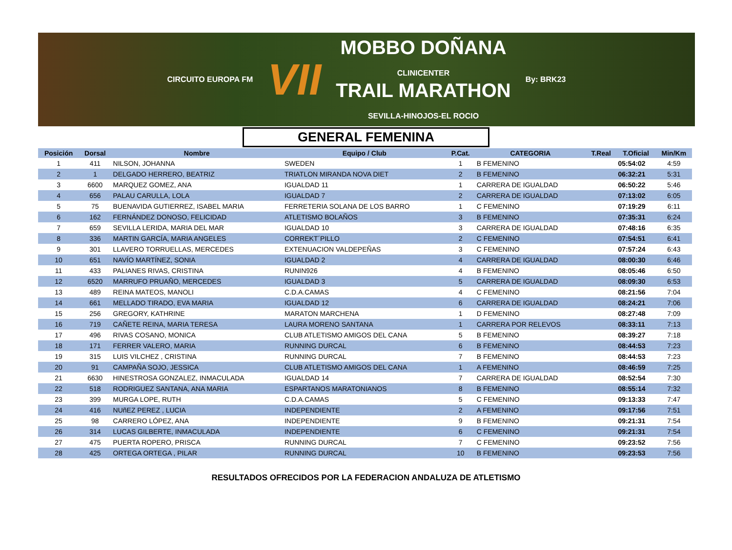CIRCUITO EUROPA FM
VII
MOBBO DOÑANA
CLINICENTER
TRAIL MARATHON
SEVILLA-HINOJOS-EL ROCIO
By: BRK23
GENERAL FEMENINA
| Posición | Dorsal | Nombre | Equipo / Club | P.Cat. | CATEGORIA | T.Real | T.Oficial | Min/Km |
| --- | --- | --- | --- | --- | --- | --- | --- | --- |
| 1 | 411 | NILSON, JOHANNA | SWEDEN | 1 | B FEMENINO | | 05:54:02 | 4:59 |
| 2 | 1 | DELGADO HERRERO, BEATRIZ | TRIATLON MIRANDA NOVA DIET | 2 | B FEMENINO | | 06:32:21 | 5:31 |
| 3 | 6600 | MARQUEZ GOMEZ, ANA | IGUALDAD 11 | 1 | CARRERA DE IGUALDAD | | 06:50:22 | 5:46 |
| 4 | 656 | PALAU CARULLA, LOLA | IGUALDAD 7 | 2 | CARRERA DE IGUALDAD | | 07:13:02 | 6:05 |
| 5 | 75 | BUENAVIDA GUTIERREZ, ISABEL MARIA | FERRETERIA SOLANA DE LOS BARRO | 1 | C FEMENINO | | 07:19:29 | 6:11 |
| 6 | 162 | FERNÁNDEZ DONOSO, FELICIDAD | ATLETISMO BOLAÑOS | 3 | B FEMENINO | | 07:35:31 | 6:24 |
| 7 | 659 | SEVILLA LERIDA, MARIA DEL MAR | IGUALDAD 10 | 3 | CARRERA DE IGUALDAD | | 07:48:16 | 6:35 |
| 8 | 336 | MARTIN GARCÍA, MARIA ANGELES | CORREKT´PILLO | 2 | C FEMENINO | | 07:54:51 | 6:41 |
| 9 | 301 | LLAVERO TORRUELLAS, MERCEDES | EXTENUACION VALDEPEÑAS | 3 | C FEMENINO | | 07:57:24 | 6:43 |
| 10 | 651 | NAVÍO MARTÍNEZ, SONIA | IGUALDAD 2 | 4 | CARRERA DE IGUALDAD | | 08:00:30 | 6:46 |
| 11 | 433 | PALIANES RIVAS, CRISTINA | RUNIN926 | 4 | B FEMENINO | | 08:05:46 | 6:50 |
| 12 | 6520 | MARRUFO PRUAÑO, MERCEDES | IGUALDAD 3 | 5 | CARRERA DE IGUALDAD | | 08:09:30 | 6:53 |
| 13 | 489 | REINA MATEOS, MANOLI | C.D.A.CAMAS | 4 | C FEMENINO | | 08:21:56 | 7:04 |
| 14 | 661 | MELLADO TIRADO, EVA MARIA | IGUALDAD 12 | 6 | CARRERA DE IGUALDAD | | 08:24:21 | 7:06 |
| 15 | 256 | GREGORY, KATHRINE | MARATON MARCHENA | 1 | D FEMENINO | | 08:27:48 | 7:09 |
| 16 | 719 | CAÑETE REINA, MARIA TERESA | LAURA MORENO SANTANA | 1 | CARRERA POR RELEVOS | | 08:33:11 | 7:13 |
| 17 | 496 | RIVAS COSANO, MONICA | CLUB ATLETISMO AMIGOS DEL CANA | 5 | B FEMENINO | | 08:39:27 | 7:18 |
| 18 | 171 | FERRER VALERO, MARIA | RUNNING DURCAL | 6 | B FEMENINO | | 08:44:53 | 7:23 |
| 19 | 315 | LUIS VILCHEZ , CRISTINA | RUNNING DURCAL | 7 | B FEMENINO | | 08:44:53 | 7:23 |
| 20 | 91 | CAMPAÑA SOJO, JESSICA | CLUB ATLETISMO AMIGOS DEL CANA | 1 | A FEMENINO | | 08:46:59 | 7:25 |
| 21 | 6630 | HINESTROSA GONZALEZ, INMACULADA | IGUALDAD 14 | 7 | CARRERA DE IGUALDAD | | 08:52:54 | 7:30 |
| 22 | 518 | RODRIGUEZ SANTANA, ANA MARIA | ESPARTANOS MARATONIANOS | 8 | B FEMENINO | | 08:55:14 | 7:32 |
| 23 | 399 | MURGA LOPE, RUTH | C.D.A.CAMAS | 5 | C FEMENINO | | 09:13:33 | 7:47 |
| 24 | 416 | NUñEZ PEREZ , LUCIA | INDEPENDIENTE | 2 | A FEMENINO | | 09:17:56 | 7:51 |
| 25 | 98 | CARRERO LÓPEZ, ANA | INDEPENDIENTE | 9 | B FEMENINO | | 09:21:31 | 7:54 |
| 26 | 314 | LUCAS GILBERTE, INMACULADA | INDEPENDIENTE | 6 | C FEMENINO | | 09:21:31 | 7:54 |
| 27 | 475 | PUERTA ROPERO, PRISCA | RUNNING DURCAL | 7 | C FEMENINO | | 09:23:52 | 7:56 |
| 28 | 425 | ORTEGA ORTEGA , PILAR | RUNNING DURCAL | 10 | B FEMENINO | | 09:23:53 | 7:56 |
RESULTADOS OFRECIDOS POR LA FEDERACION ANDALUZA DE ATLETISMO